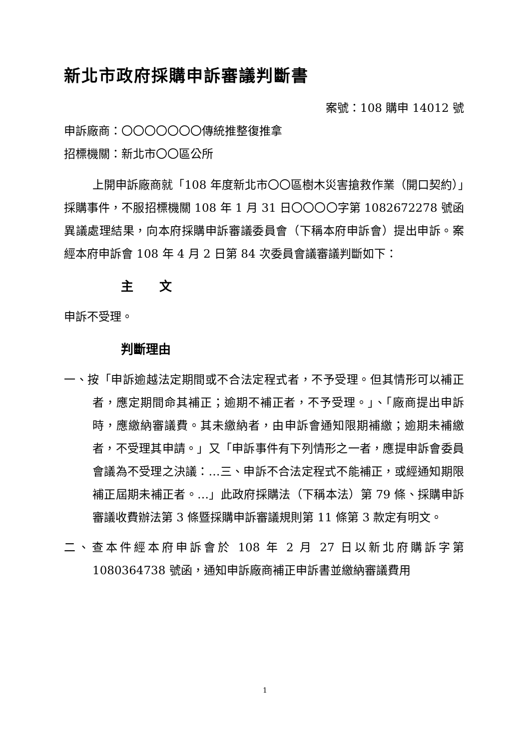新北市政府採購申訴審議判斷書
案號：108 購申 14012 號
申訴廠商：〇〇〇〇〇〇〇傳統推整復推拿
招標機關：新北市〇〇區公所
上開申訴廠商就「108 年度新北市〇〇區樹木災害搶救作業（開口契約）」採購事件，不服招標機關 108 年 1 月 31 日〇〇〇〇字第 1082672278 號函異議處理結果，向本府採購申訴審議委員會（下稱本府申訴會）提出申訴。案經本府申訴會 108 年 4 月 2 日第 84 次委員會議審議判斷如下：
主 文
申訴不受理。
判斷理由
一、按「申訴逾越法定期間或不合法定程式者，不予受理。但其情形可以補正者，應定期間命其補正；逾期不補正者，不予受理。」、「廠商提出申訴時，應繳納審議費。其未繳納者，由申訴會通知限期補繳；逾期未補繳者，不受理其申請。」又「申訴事件有下列情形之一者，應提申訴會委員會議為不受理之決議：…三、申訴不合法定程式不能補正，或經通知期限補正屆期未補正者。…」此政府採購法（下稱本法）第 79 條、採購申訴審議收費辦法第 3 條暨採購申訴審議規則第 11 條第 3 款定有明文。
二、查本件經本府申訴會於 108 年 2 月 27 日以新北府購訴字第 1080364738 號函，通知申訴廠商補正申訴書並繳納審議費用
1